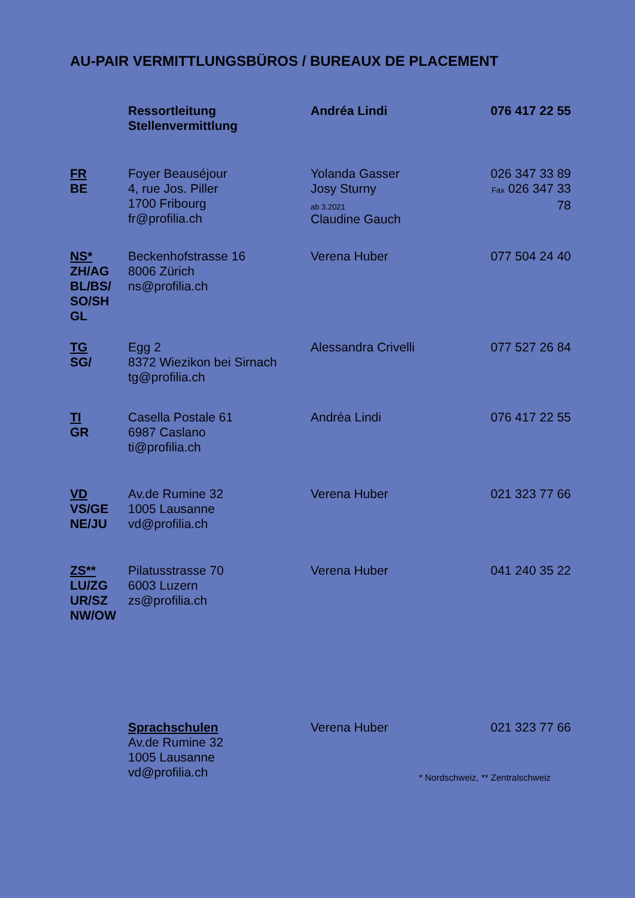AU-PAIR VERMITTLUNGSBÜROS / BUREAUX DE PLACEMENT
| | Ressortleitung Stellenvermittlung | Andréa Lindi | 076 417 22 55 |
| FR BE | Foyer Beauséjour 4, rue Jos. Piller 1700 Fribourg fr@profilia.ch | Yolanda Gasser Josy Sturny ab 3.2021 Claudine Gauch | 026 347 33 89 Fax 026 347 33 78 |
| NS* ZH/AG BL/BS/ SO/SH GL | Beckenhofstrasse 16 8006 Zürich ns@profilia.ch | Verena Huber | 077 504 24 40 |
| TG SG/ | Egg 2 8372 Wiezikon bei Sirnach tg@profilia.ch | Alessandra Crivelli | 077 527 26 84 |
| TI GR | Casella Postale 61 6987 Caslano ti@profilia.ch | Andréa Lindi | 076 417 22 55 |
| VD VS/GE NE/JU | Av.de Rumine 32 1005 Lausanne vd@profilia.ch | Verena Huber | 021 323 77 66 |
| ZS** LU/ZG UR/SZ NW/OW | Pilatusstrasse 70 6003 Luzern zs@profilia.ch | Verena Huber | 041 240 35 22 |
| | Sprachschulen Av.de Rumine 32 1005 Lausanne vd@profilia.ch | Verena Huber | 021 323 77 66 |
* Nordschweiz, ** Zentralschweiz